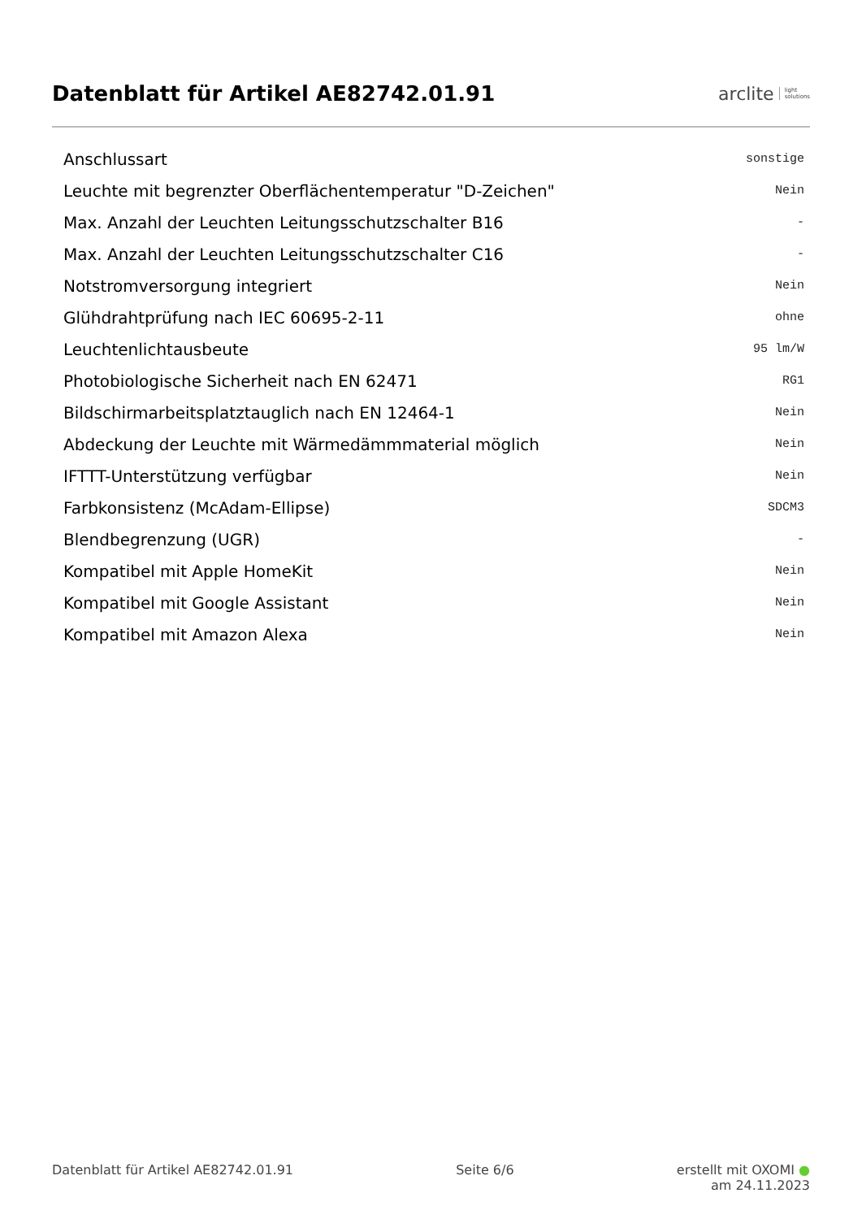Datenblatt für Artikel AE82742.01.91
arclite light
solutions
| Anschlussart | sonstige |
| Leuchte mit begrenzter Oberflächentemperatur "D-Zeichen" | Nein |
| Max. Anzahl der Leuchten Leitungsschutzschalter B16 | - |
| Max. Anzahl der Leuchten Leitungsschutzschalter C16 | - |
| Notstromversorgung integriert | Nein |
| Glühdrahtprüfung nach IEC 60695-2-11 | ohne |
| Leuchtenlichtausbeute | 95 lm/W |
| Photobiologische Sicherheit nach EN 62471 | RG1 |
| Bildschirmarbeitsplatztauglich nach EN 12464-1 | Nein |
| Abdeckung der Leuchte mit Wärmedämmmaterial möglich | Nein |
| IFTTT-Unterstützung verfügbar | Nein |
| Farbkonsistenz (McAdam-Ellipse) | SDCM3 |
| Blendbegrenzung (UGR) | - |
| Kompatibel mit Apple HomeKit | Nein |
| Kompatibel mit Google Assistant | Nein |
| Kompatibel mit Amazon Alexa | Nein |
Datenblatt für Artikel AE82742.01.91 Seite 6/6 erstellt mit OXOMI ●
am 24.11.2023